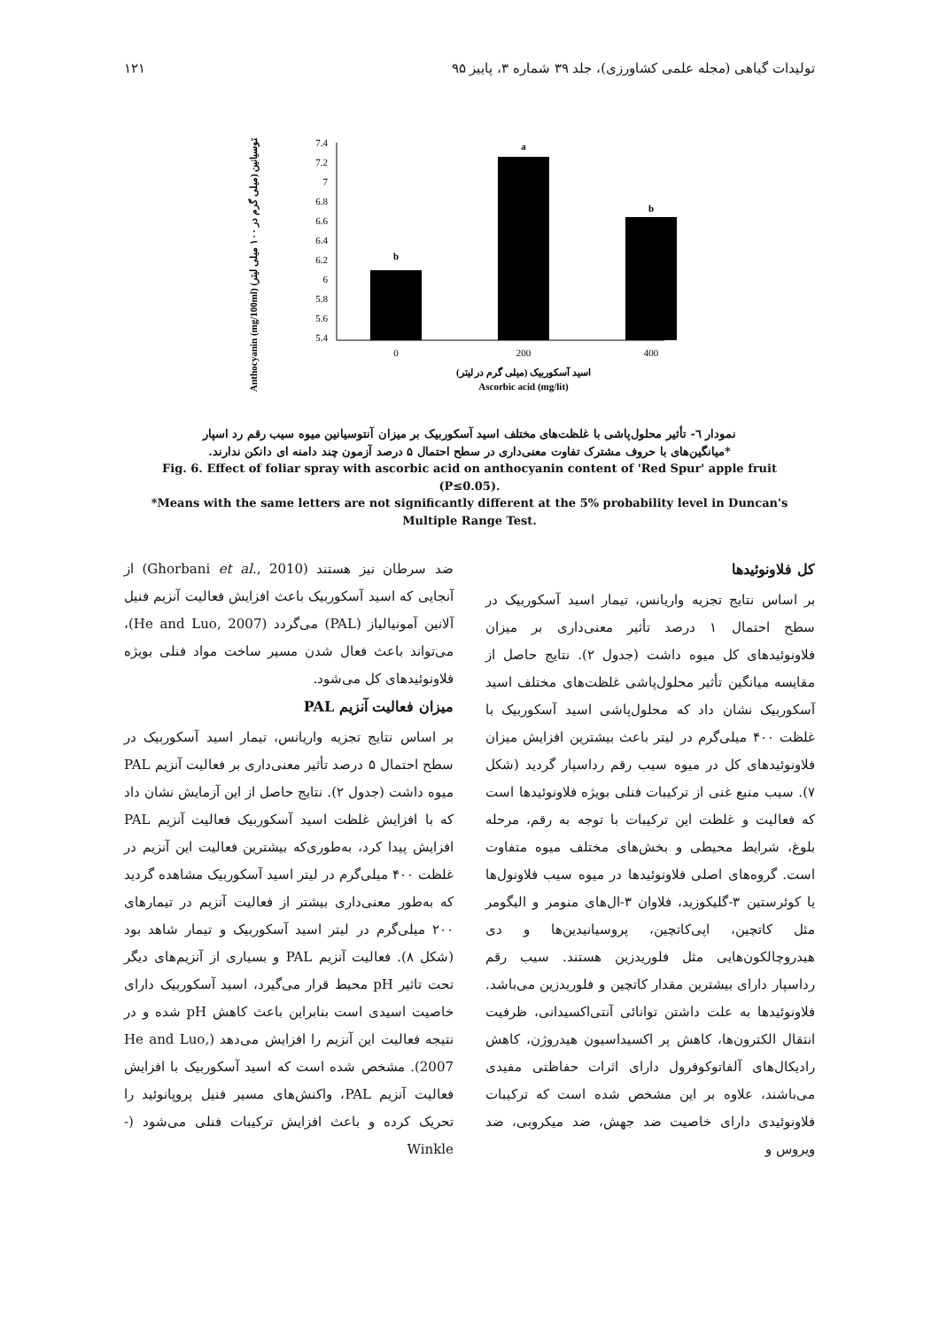تولیدات گیاهی (مجله علمی کشاورزی)، جلد ۳۹ شماره ۳، پاییز ۹۵ ۱۲۱
Anthocyanin (mg/100ml) آنتوسیانین (میلی گرم در ۱۰۰ میلی لیتر)
7.4
7.2
7
6.8
6.6
6.4
6.2
6
5.8
5.6
5.4
b
a
b
0
200
400
اسید آسکوربیک (میلی گرم در لیتر)
Ascorbic acid (mg/lit)
نمودار ٦- تأثیر محلول‌پاشی با غلظت‌های مختلف اسید آسکوربیک بر میزان آنتوسیانین میوه سیب رقم رد اسپار
*میانگین‌های با حروف مشترک تفاوت معنی‌داری در سطح احتمال ۵ درصد آزمون چند دامنه ای دانکن ندارند.
Fig. 6. Effect of foliar spray with ascorbic acid on anthocyanin content of 'Red Spur' apple fruit (P≤0.05).
*Means with the same letters are not significantly different at the 5% probability level in Duncan's Multiple Range Test.
کل فلاونوئیدها
بر اساس نتایج تجزیه واریانس، تیمار اسید آسکوربیک در سطح احتمال ۱ درصد تأثیر معنی‌داری بر میزان فلاونوئیدهای کل میوه داشت (جدول ۲). نتایج حاصل از مقایسه میانگین تأثیر محلول‌پاشی غلظت‌های مختلف اسید آسکوربیک نشان داد که محلول‌پاشی اسید آسکوربیک با غلظت ۴۰۰ میلی‌گرم در لیتر باعث بیشترین افزایش میزان فلاونوئیدهای کل در میوه سیب رقم رداسپار گردید (شکل ۷). سیب منبع غنی از ترکیبات فنلی بویژه فلاونوئیدها است که فعالیت و غلظت این ترکیبات با توجه به رقم، مرحله بلوغ، شرایط محیطی و بخش‌های مختلف میوه متفاوت است. گروه‌های اصلی فلاونوئیدها در میوه سیب فلاونول‌ها یا کوئرستین ۳-گلیکوزید، فلاوان ۳-ال‌های منومر و الیگومر مثل کاتچین، اپی‌کاتچین، پروسیانیدین‌ها و دی هیدروچالکون‌هایی مثل فلوریدزین هستند. سیب رقم رداسپار دارای بیشترین مقدار کاتچین و فلوریدزین می‌باشد. فلاونوئیدها به علت داشتن توانائی آنتی‌اکسیدانی، ظرفیت انتقال الکترون‌ها، کاهش پر اکسیداسیون هیدروژن، کاهش رادیکال‌های آلفاتوکوفرول دارای اثرات حفاظتی مفیدی می‌باشند، علاوه بر این مشخص شده است که ترکیبات فلاونوئیدی دارای خاصیت ضد جهش، ضد میکروبی، ضد ویروس و
ضد سرطان نیز هستند (Ghorbani et al., 2010) از آنجایی که اسید آسکوربیک باعث افزایش فعالیت آنزیم فنیل آلانین آمونیالیاز (PAL) می‌گردد (He and Luo, 2007)، می‌تواند باعث فعال شدن مسیر ساخت مواد فنلی بویژه فلاونوئیدهای کل می‌شود.
میزان فعالیت آنزیم PAL
بر اساس نتایج تجزیه واریانس، تیمار اسید آسکوربیک در سطح احتمال ۵ درصد تأثیر معنی‌داری بر فعالیت آنزیم PAL میوه داشت (جدول ۲). نتایج حاصل از این آزمایش نشان داد که با افزایش غلظت اسید آسکوربیک فعالیت آنزیم PAL افزایش پیدا کرد، به‌طوری‌که بیشترین فعالیت این آنزیم در غلظت ۴۰۰ میلی‌گرم در لیتر اسید آسکوربیک مشاهده گردید که به‌طور معنی‌داری بیشتر از فعالیت آنزیم در تیمارهای ۲۰۰ میلی‌گرم در لیتر اسید آسکوربیک و تیمار شاهد بود (شکل ۸). فعالیت آنزیم PAL و بسیاری از آنزیم‌های دیگر تحت تاثیر pH محیط قرار می‌گیرد، اسید آسکوربیک دارای خاصیت اسیدی است بنابراین باعث کاهش pH شده و در نتیجه فعالیت این آنزیم را افزایش می‌دهد (He and Luo, 2007). مشخص شده است که اسید آسکوربیک با افزایش فعالیت آنزیم PAL، واکنش‌های مسیر فنیل پروپانوئید را تحریک کرده و باعث افزایش ترکیبات فنلی می‌شود (-Winkle